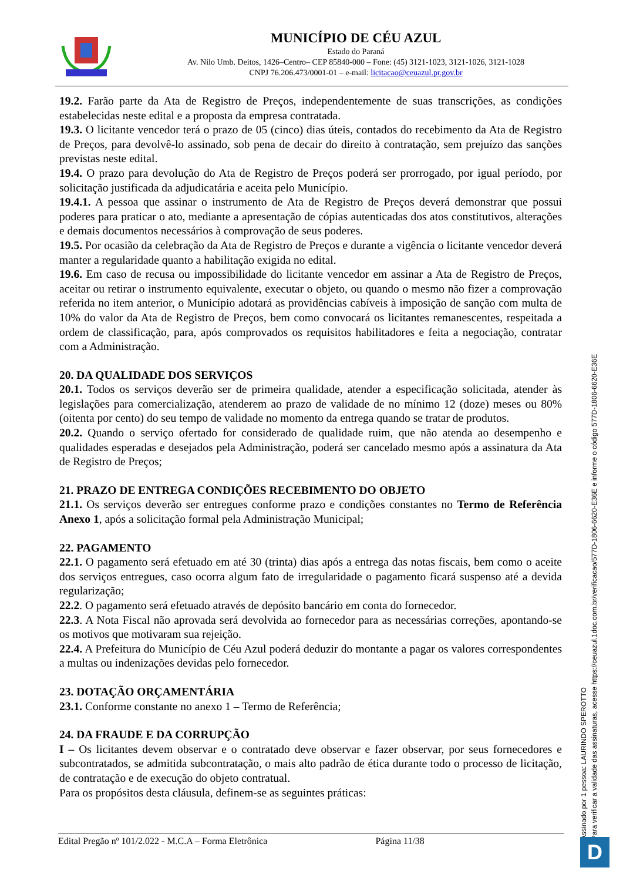MUNICÍPIO DE CÉU AZUL
Estado do Paraná
Av. Nilo Umb. Deitos, 1426–Centro– CEP 85840-000 – Fone: (45) 3121-1023, 3121-1026, 3121-1028
CNPJ 76.206.473/0001-01 – e-mail: licitacao@ceuazul.pr.gov.br
19.2. Farão parte da Ata de Registro de Preços, independentemente de suas transcrições, as condições estabelecidas neste edital e a proposta da empresa contratada.
19.3. O licitante vencedor terá o prazo de 05 (cinco) dias úteis, contados do recebimento da Ata de Registro de Preços, para devolvê-lo assinado, sob pena de decair do direito à contratação, sem prejuízo das sanções previstas neste edital.
19.4. O prazo para devolução do Ata de Registro de Preços poderá ser prorrogado, por igual período, por solicitação justificada da adjudicatária e aceita pelo Município.
19.4.1. A pessoa que assinar o instrumento de Ata de Registro de Preços deverá demonstrar que possui poderes para praticar o ato, mediante a apresentação de cópias autenticadas dos atos constitutivos, alterações e demais documentos necessários à comprovação de seus poderes.
19.5. Por ocasião da celebração da Ata de Registro de Preços e durante a vigência o licitante vencedor deverá manter a regularidade quanto a habilitação exigida no edital.
19.6. Em caso de recusa ou impossibilidade do licitante vencedor em assinar a Ata de Registro de Preços, aceitar ou retirar o instrumento equivalente, executar o objeto, ou quando o mesmo não fizer a comprovação referida no item anterior, o Município adotará as providências cabíveis à imposição de sanção com multa de 10% do valor da Ata de Registro de Preços, bem como convocará os licitantes remanescentes, respeitada a ordem de classificação, para, após comprovados os requisitos habilitadores e feita a negociação, contratar com a Administração.
20. DA QUALIDADE DOS SERVIÇOS
20.1. Todos os serviços deverão ser de primeira qualidade, atender a especificação solicitada, atender às legislações para comercialização, atenderem ao prazo de validade de no mínimo 12 (doze) meses ou 80% (oitenta por cento) do seu tempo de validade no momento da entrega quando se tratar de produtos.
20.2. Quando o serviço ofertado for considerado de qualidade ruim, que não atenda ao desempenho e qualidades esperadas e desejados pela Administração, poderá ser cancelado mesmo após a assinatura da Ata de Registro de Preços;
21. PRAZO DE ENTREGA CONDIÇÕES RECEBIMENTO DO OBJETO
21.1. Os serviços deverão ser entregues conforme prazo e condições constantes no Termo de Referência Anexo 1, após a solicitação formal pela Administração Municipal;
22. PAGAMENTO
22.1. O pagamento será efetuado em até 30 (trinta) dias após a entrega das notas fiscais, bem como o aceite dos serviços entregues, caso ocorra algum fato de irregularidade o pagamento ficará suspenso até a devida regularização;
22.2. O pagamento será efetuado através de depósito bancário em conta do fornecedor.
22.3. A Nota Fiscal não aprovada será devolvida ao fornecedor para as necessárias correções, apontando-se os motivos que motivaram sua rejeição.
22.4. A Prefeitura do Município de Céu Azul poderá deduzir do montante a pagar os valores correspondentes a multas ou indenizações devidas pelo fornecedor.
23. DOTAÇÃO ORÇAMENTÁRIA
23.1. Conforme constante no anexo 1 – Termo de Referência;
24. DA FRAUDE E DA CORRUPÇÃO
I – Os licitantes devem observar e o contratado deve observar e fazer observar, por seus fornecedores e subcontratados, se admitida subcontratação, o mais alto padrão de ética durante todo o processo de licitação, de contratação e de execução do objeto contratual.
Para os propósitos desta cláusula, definem-se as seguintes práticas:
Edital Pregão nº 101/2.022 - M.C.A – Forma Eletrônica Página 11/38
Assinado por 1 pessoa: LAURINDO SPEROTTO
Para verificar a validade das assinaturas, acesse https://ceuazul.1doc.com.br/verificacao/577D-1806-6620-E36E e informe o código 577D-1806-6620-E36E
D